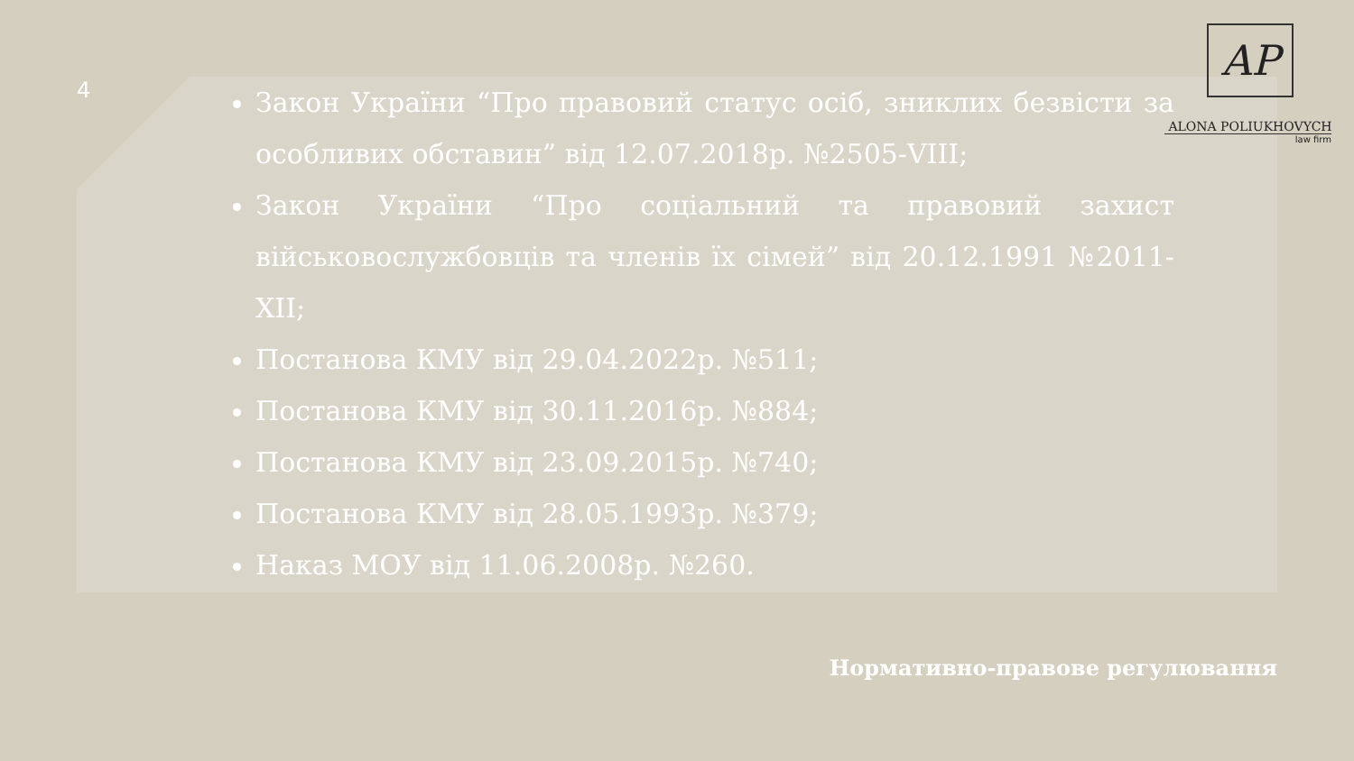4
Закон України “Про правовий статус осіб, зниклих безвісти за особливих обставин” від 12.07.2018р. №2505-VIII;
Закон України “Про соціальний та правовий захист військовослужбовців та членів їх сімей” від 20.12.1991 №2011-XII;
Постанова КМУ від 29.04.2022р. №511;
Постанова КМУ від 30.11.2016р. №884;
Постанова КМУ від 23.09.2015р. №740;
Постанова КМУ від 28.05.1993р. №379;
Наказ МОУ від 11.06.2008р. №260.
AP
ALONA POLIUKHOVYCH
law firm
Нормативно-правове регулювання